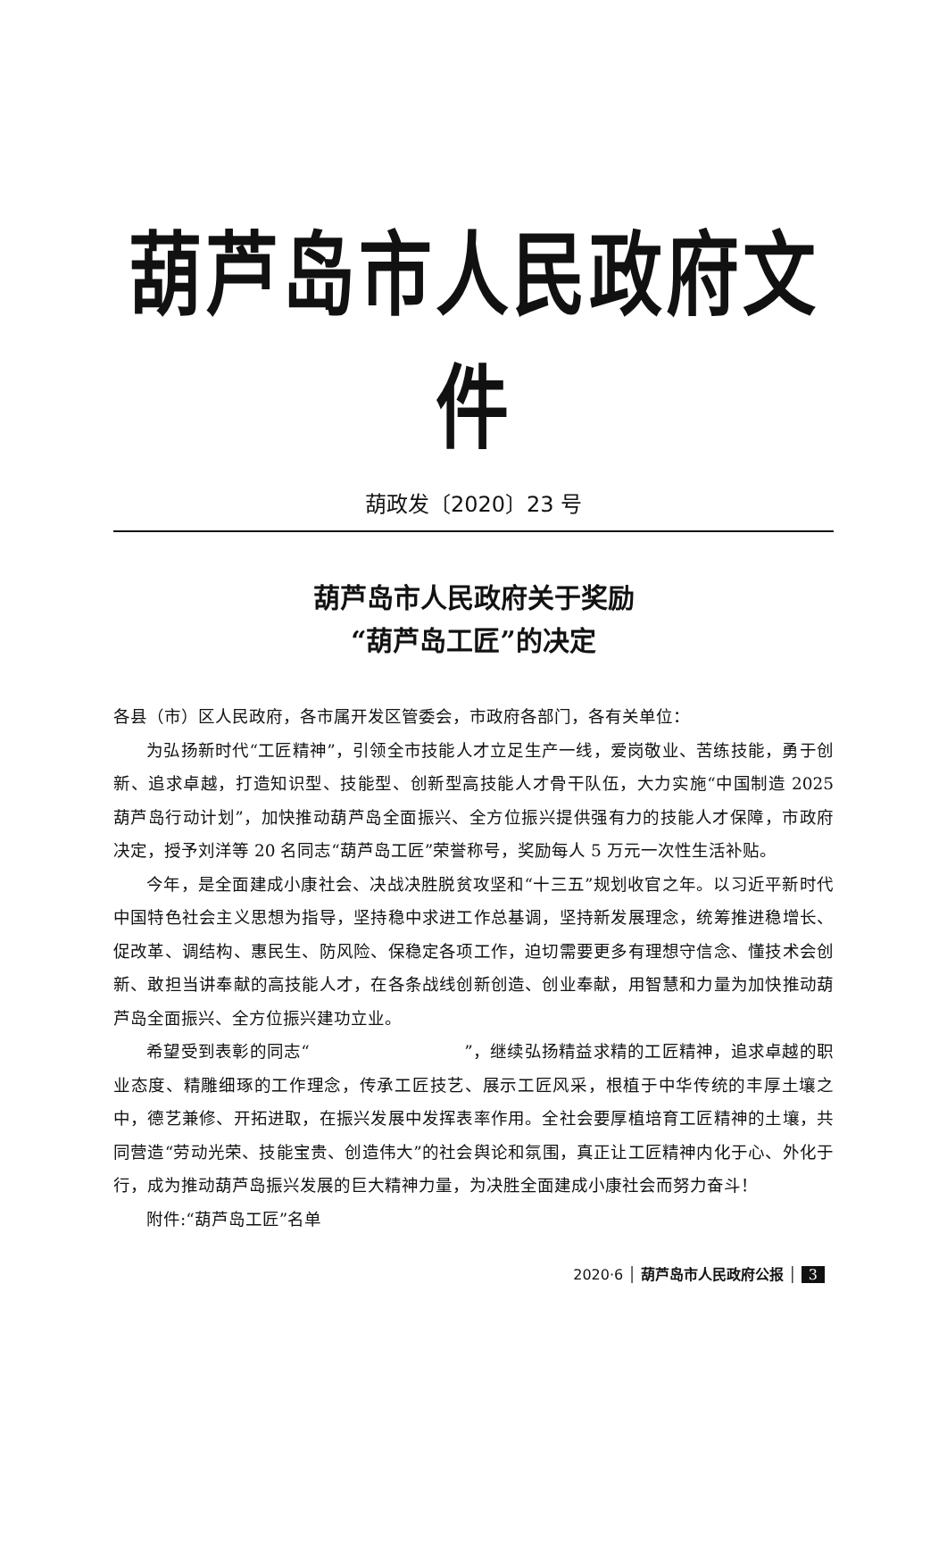葫芦岛市人民政府文件
葫政发〔2020〕23 号
葫芦岛市人民政府关于奖励
“葫芦岛工匠”的决定
各县（市）区人民政府，各市属开发区管委会，市政府各部门，各有关单位：
为弘扬新时代“工匠精神”，引领全市技能人才立足生产一线，爱岗敬业、苦练技能，勇于创新、追求卓越，打造知识型、技能型、创新型高技能人才骨干队伍，大力实施“中国制造 2025 葫芦岛行动计划”，加快推动葫芦岛全面振兴、全方位振兴提供强有力的技能人才保障，市政府决定，授予刘洋等 20 名同志“葫芦岛工匠”荣誉称号，奖励每人 5 万元一次性生活补贴。
今年，是全面建成小康社会、决战决胜脱贫攻坚和“十三五”规划收官之年。以习近平新时代中国特色社会主义思想为指导，坚持稳中求进工作总基调，坚持新发展理念，统筹推进稳增长、促改革、调结构、惠民生、防风险、保稳定各项工作，迫切需要更多有理想守信念、懂技术会创新、敢担当讲奉献的高技能人才，在各条战线创新创造、创业奉献，用智慧和力量为加快推动葫芦岛全面振兴、全方位振兴建功立业。
希望受到表彰的同志“　　　　　　　　　”，继续弘扬精益求精的工匠精神，追求卓越的职业态度、精雕细琢的工作理念，传承工匠技艺、展示工匠风采，根植于中华传统的丰厚土壤之中，德艺兼修、开拓进取，在振兴发展中发挥表率作用。全社会要厚植培育工匠精神的土壤，共同营造“劳动光荣、技能宝贵、创造伟大”的社会舆论和氛围，真正让工匠精神内化于心、外化于行，成为推动葫芦岛振兴发展的巨大精神力量，为决胜全面建成小康社会而努力奋斗！
附件:“葫芦岛工匠”名单
2020·6 │ 葫芦岛市人民政府公报 │ 3